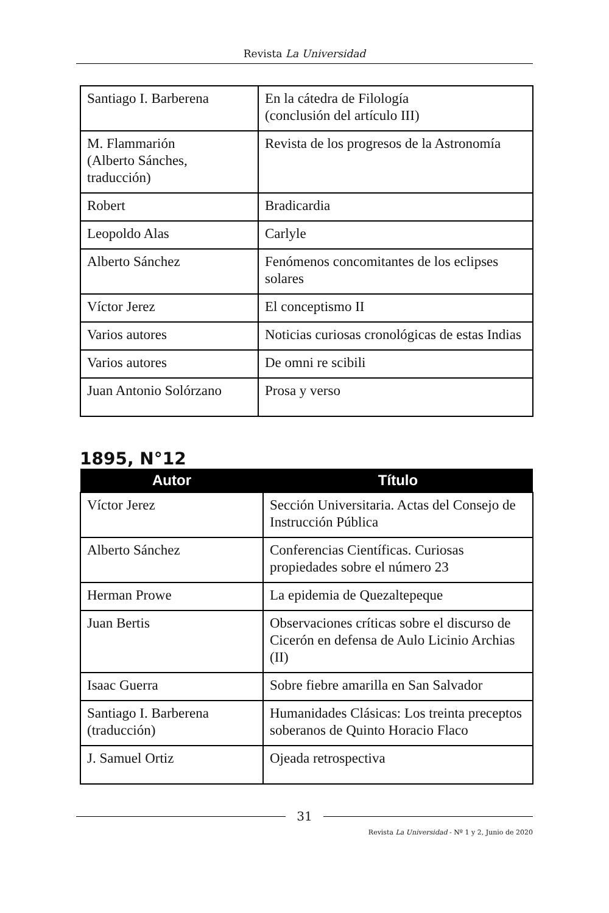Revista La Universidad
| Santiago I. Barberena | En la cátedra de Filología (conclusión del artículo III) |
| M. Flammarión (Alberto Sánches, traducción) | Revista de los progresos de la Astronomía |
| Robert | Bradicardia |
| Leopoldo Alas | Carlyle |
| Alberto Sánchez | Fenómenos concomitantes de los eclipses solares |
| Víctor Jerez | El conceptismo II |
| Varios autores | Noticias curiosas cronológicas de estas Indias |
| Varios autores | De omni re scibili |
| Juan Antonio Solórzano | Prosa y verso |
1895, N°12
| Autor | Título |
| --- | --- |
| Víctor Jerez | Sección Universitaria. Actas del Consejo de Instrucción Pública |
| Alberto Sánchez | Conferencias Científicas. Curiosas propiedades sobre el número 23 |
| Herman Prowe | La epidemia de Quezaltepeque |
| Juan Bertis | Observaciones críticas sobre el discurso de Cicerón en defensa de Aulo Licinio Archias (II) |
| Isaac Guerra | Sobre fiebre amarilla en San Salvador |
| Santiago I. Barberena (traducción) | Humanidades Clásicas: Los treinta preceptos soberanos de Quinto Horacio Flaco |
| J. Samuel Ortiz | Ojeada retrospectiva |
31
Revista La Universidad - Nº 1 y 2, Junio de 2020